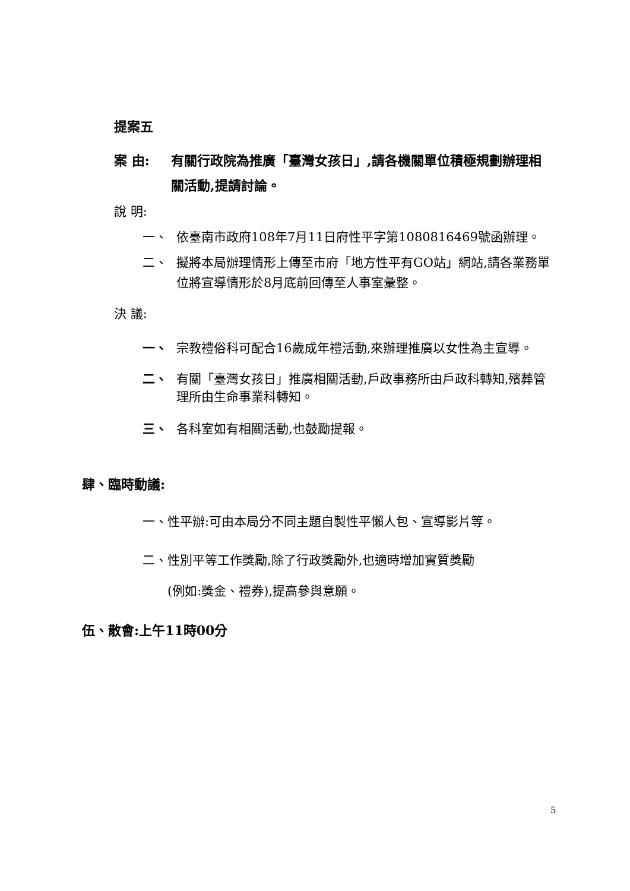提案五
案 由: 有關行政院為推廣「臺灣女孩日」,請各機關單位積極規劃辦理相關活動,提請討論。
說 明:
一、 依臺南市政府108年7月11日府性平字第1080816469號函辦理。
二、 擬將本局辦理情形上傳至市府「地方性平有GO站」網站,請各業務單位將宣導情形於8月底前回傳至人事室彙整。
決 議:
一、 宗教禮俗科可配合16歲成年禮活動,來辦理推廣以女性為主宣導。
二、 有關「臺灣女孩日」推廣相關活動,戶政事務所由戶政科轉知,殯葬管理所由生命事業科轉知。
三、 各科室如有相關活動,也鼓勵提報。
肆、臨時動議:
一、性平辦:可由本局分不同主題自製性平懶人包、宣導影片等。
二、性別平等工作獎勵,除了行政獎勵外,也適時增加實質獎勵
(例如:獎金、禮券),提高參與意願。
伍、散會:上午11時00分
5